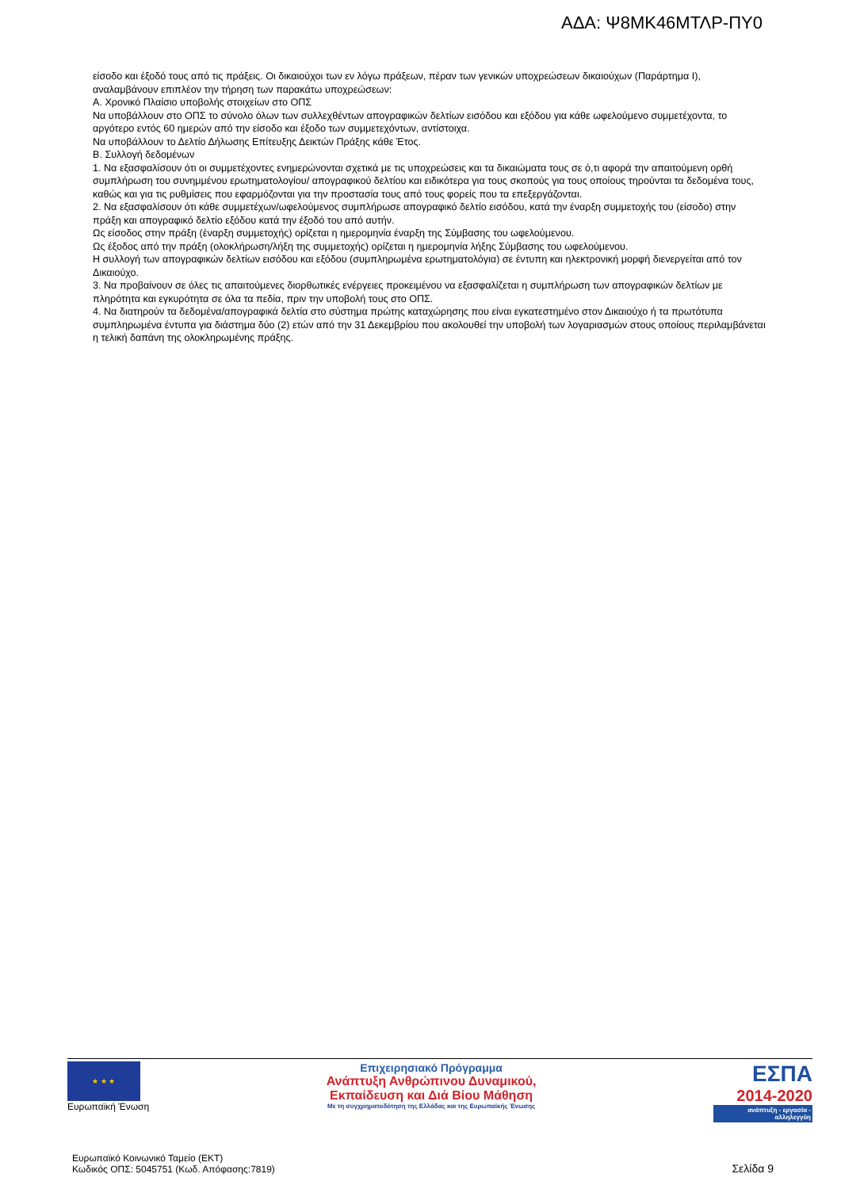ΑΔΑ: Ψ8ΜΚ46ΜΤΛΡ-ΠΥ0
είσοδο και έξοδό τους από τις πράξεις. Οι δικαιούχοι των εν λόγω πράξεων, πέραν των γενικών υποχρεώσεων δικαιούχων (Παράρτημα Ι), αναλαμβάνουν επιπλέον την τήρηση των παρακάτω υποχρεώσεων:
Α. Χρονικό Πλαίσιο υποβολής στοιχείων στο ΟΠΣ
Να υποβάλλουν στο ΟΠΣ το σύνολο όλων των συλλεχθέντων απογραφικών δελτίων εισόδου και εξόδου για κάθε ωφελούμενο συμμετέχοντα, το αργότερο εντός 60 ημερών από την είσοδο και έξοδο των συμμετεχόντων, αντίστοιχα.
Να υποβάλλουν το Δελτίο Δήλωσης Επίτευξης Δεικτών Πράξης κάθε Έτος.
Β. Συλλογή δεδομένων
1. Να εξασφαλίσουν ότι οι συμμετέχοντες ενημερώνονται σχετικά με τις υποχρεώσεις και τα δικαιώματα τους σε ό,τι αφορά την απαιτούμενη ορθή συμπλήρωση του συνημμένου ερωτηματολογίου/ απογραφικού δελτίου και ειδικότερα για τους σκοπούς για τους οποίους τηρούνται τα δεδομένα τους, καθώς και για τις ρυθμίσεις που εφαρμόζονται για την προστασία τους από τους φορείς που τα επεξεργάζονται.
2. Να εξασφαλίσουν ότι κάθε συμμετέχων/ωφελούμενος συμπλήρωσε απογραφικό δελτίο εισόδου, κατά την έναρξη συμμετοχής του (είσοδο) στην πράξη και απογραφικό δελτίο εξόδου κατά την έξοδό του από αυτήν.
Ως είσοδος στην πράξη (έναρξη συμμετοχής) ορίζεται η ημερομηνία έναρξη της Σύμβασης του ωφελούμενου.
Ως έξοδος από την πράξη (ολοκλήρωση/λήξη της συμμετοχής) ορίζεται η ημερομηνία λήξης Σύμβασης του ωφελούμενου.
Η συλλογή των απογραφικών δελτίων εισόδου και εξόδου (συμπληρωμένα ερωτηματολόγια) σε έντυπη και ηλεκτρονική μορφή διενεργείται από τον Δικαιούχο.
3. Να προβαίνουν σε όλες τις απαιτούμενες διορθωτικές ενέργειες προκειμένου να εξασφαλίζεται η συμπλήρωση των απογραφικών δελτίων με πληρότητα και εγκυρότητα σε όλα τα πεδία, πριν την υποβολή τους στο ΟΠΣ.
4. Να διατηρούν τα δεδομένα/απογραφικά δελτία στο σύστημα πρώτης καταχώρησης που είναι εγκατεστημένο στον Δικαιούχο ή τα πρωτότυπα συμπληρωμένα έντυπα για διάστημα δύο (2) ετών από την 31 Δεκεμβρίου που ακολουθεί την υποβολή των λογαριασμών στους οποίους περιλαμβάνεται η τελική δαπάνη της ολοκληρωμένης πράξης.
★ ★ ★
Ευρωπαϊκή Ένωση
Επιχειρησιακό Πρόγραμμα
Ανάπτυξη Ανθρώπινου Δυναμικού,
Εκπαίδευση και Διά Βίου Μάθηση
Με τη συγχρηματοδότηση της Ελλάδας και της Ευρωπαϊκής Ένωσης
ΕΣΠΑ
2014-2020
ανάπτυξη - εργασία - αλληλεγγύη
Ευρωπαϊκό Κοινωνικό Ταμείο (ΕΚΤ)
Κωδικός ΟΠΣ: 5045751 (Κωδ. Απόφασης:7819)
Σελίδα 9